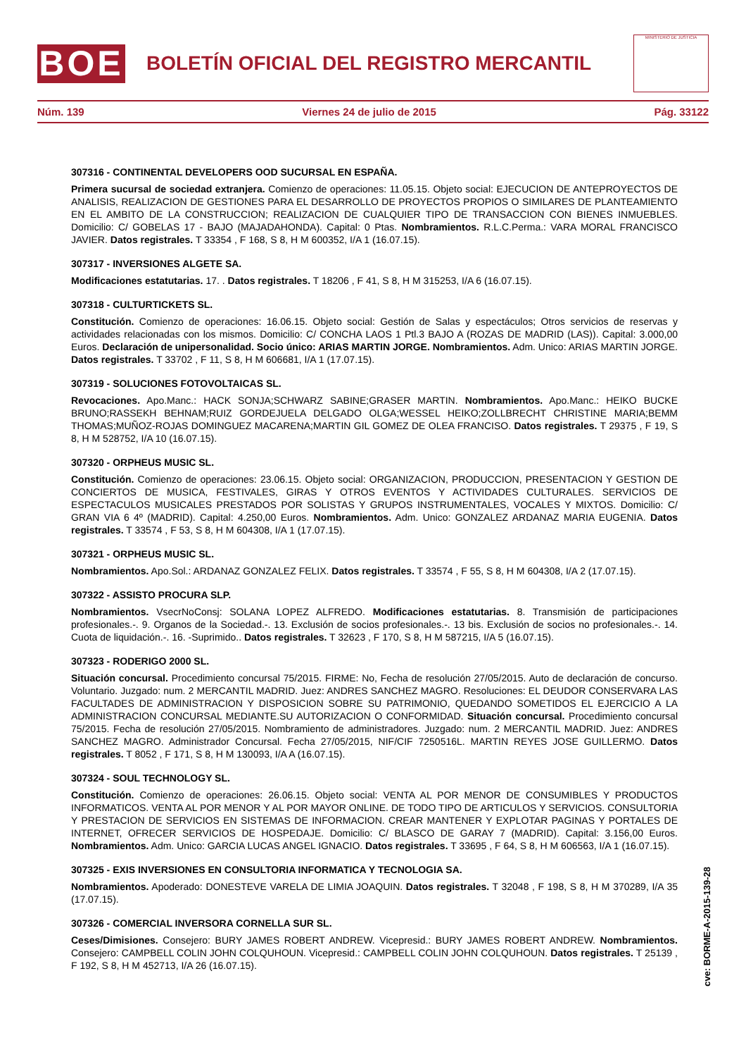BOE
BOLETÍN OFICIAL DEL REGISTRO MERCANTIL
MINISTERIO DE JUSTICIA
Núm. 139 Viernes 24 de julio de 2015 Pág. 33122
307316 - CONTINENTAL DEVELOPERS OOD SUCURSAL EN ESPAÑA.
Primera sucursal de sociedad extranjera. Comienzo de operaciones: 11.05.15. Objeto social: EJECUCION DE ANTEPROYECTOS DE ANALISIS, REALIZACION DE GESTIONES PARA EL DESARROLLO DE PROYECTOS PROPIOS O SIMILARES DE PLANTEAMIENTO EN EL AMBITO DE LA CONSTRUCCION; REALIZACION DE CUALQUIER TIPO DE TRANSACCION CON BIENES INMUEBLES. Domicilio: C/ GOBELAS 17 - BAJO (MAJADAHONDA). Capital: 0 Ptas. Nombramientos. R.L.C.Perma.: VARA MORAL FRANCISCO JAVIER. Datos registrales. T 33354 , F 168, S 8, H M 600352, I/A 1 (16.07.15).
307317 - INVERSIONES ALGETE SA.
Modificaciones estatutarias. 17. . Datos registrales. T 18206 , F 41, S 8, H M 315253, I/A 6 (16.07.15).
307318 - CULTURTICKETS SL.
Constitución. Comienzo de operaciones: 16.06.15. Objeto social: Gestión de Salas y espectáculos; Otros servicios de reservas y actividades relacionadas con los mismos. Domicilio: C/ CONCHA LAOS 1 Ptl.3 BAJO A (ROZAS DE MADRID (LAS)). Capital: 3.000,00 Euros. Declaración de unipersonalidad. Socio único: ARIAS MARTIN JORGE. Nombramientos. Adm. Unico: ARIAS MARTIN JORGE. Datos registrales. T 33702 , F 11, S 8, H M 606681, I/A 1 (17.07.15).
307319 - SOLUCIONES FOTOVOLTAICAS SL.
Revocaciones. Apo.Manc.: HACK SONJA;SCHWARZ SABINE;GRASER MARTIN. Nombramientos. Apo.Manc.: HEIKO BUCKE BRUNO;RASSEKH BEHNAM;RUIZ GORDEJUELA DELGADO OLGA;WESSEL HEIKO;ZOLLBRECHT CHRISTINE MARIA;BEMM THOMAS;MUÑOZ-ROJAS DOMINGUEZ MACARENA;MARTIN GIL GOMEZ DE OLEA FRANCISO. Datos registrales. T 29375 , F 19, S 8, H M 528752, I/A 10 (16.07.15).
307320 - ORPHEUS MUSIC SL.
Constitución. Comienzo de operaciones: 23.06.15. Objeto social: ORGANIZACION, PRODUCCION, PRESENTACION Y GESTION DE CONCIERTOS DE MUSICA, FESTIVALES, GIRAS Y OTROS EVENTOS Y ACTIVIDADES CULTURALES. SERVICIOS DE ESPECTACULOS MUSICALES PRESTADOS POR SOLISTAS Y GRUPOS INSTRUMENTALES, VOCALES Y MIXTOS. Domicilio: C/ GRAN VIA 6 4º (MADRID). Capital: 4.250,00 Euros. Nombramientos. Adm. Unico: GONZALEZ ARDANAZ MARIA EUGENIA. Datos registrales. T 33574 , F 53, S 8, H M 604308, I/A 1 (17.07.15).
307321 - ORPHEUS MUSIC SL.
Nombramientos. Apo.Sol.: ARDANAZ GONZALEZ FELIX. Datos registrales. T 33574 , F 55, S 8, H M 604308, I/A 2 (17.07.15).
307322 - ASSISTO PROCURA SLP.
Nombramientos. VsecrNoConsj: SOLANA LOPEZ ALFREDO. Modificaciones estatutarias. 8. Transmisión de participaciones profesionales.-. 9. Organos de la Sociedad.-. 13. Exclusión de socios profesionales.-. 13 bis. Exclusión de socios no profesionales.-. 14. Cuota de liquidación.-. 16. -Suprimido.. Datos registrales. T 32623 , F 170, S 8, H M 587215, I/A 5 (16.07.15).
307323 - RODERIGO 2000 SL.
Situación concursal. Procedimiento concursal 75/2015. FIRME: No, Fecha de resolución 27/05/2015. Auto de declaración de concurso. Voluntario. Juzgado: num. 2 MERCANTIL MADRID. Juez: ANDRES SANCHEZ MAGRO. Resoluciones: EL DEUDOR CONSERVARA LAS FACULTADES DE ADMINISTRACION Y DISPOSICION SOBRE SU PATRIMONIO, QUEDANDO SOMETIDOS EL EJERCICIO A LA ADMINISTRACION CONCURSAL MEDIANTE.SU AUTORIZACION O CONFORMIDAD. Situación concursal. Procedimiento concursal 75/2015. Fecha de resolución 27/05/2015. Nombramiento de administradores. Juzgado: num. 2 MERCANTIL MADRID. Juez: ANDRES SANCHEZ MAGRO. Administrador Concursal. Fecha 27/05/2015, NIF/CIF 7250516L. MARTIN REYES JOSE GUILLERMO. Datos registrales. T 8052 , F 171, S 8, H M 130093, I/A A (16.07.15).
307324 - SOUL TECHNOLOGY SL.
Constitución. Comienzo de operaciones: 26.06.15. Objeto social: VENTA AL POR MENOR DE CONSUMIBLES Y PRODUCTOS INFORMATICOS. VENTA AL POR MENOR Y AL POR MAYOR ONLINE. DE TODO TIPO DE ARTICULOS Y SERVICIOS. CONSULTORIA Y PRESTACION DE SERVICIOS EN SISTEMAS DE INFORMACION. CREAR MANTENER Y EXPLOTAR PAGINAS Y PORTALES DE INTERNET, OFRECER SERVICIOS DE HOSPEDAJE. Domicilio: C/ BLASCO DE GARAY 7 (MADRID). Capital: 3.156,00 Euros. Nombramientos. Adm. Unico: GARCIA LUCAS ANGEL IGNACIO. Datos registrales. T 33695 , F 64, S 8, H M 606563, I/A 1 (16.07.15).
307325 - EXIS INVERSIONES EN CONSULTORIA INFORMATICA Y TECNOLOGIA SA.
Nombramientos. Apoderado: DONESTEVE VARELA DE LIMIA JOAQUIN. Datos registrales. T 32048 , F 198, S 8, H M 370289, I/A 35 (17.07.15).
307326 - COMERCIAL INVERSORA CORNELLA SUR SL.
Ceses/Dimisiones. Consejero: BURY JAMES ROBERT ANDREW. Vicepresid.: BURY JAMES ROBERT ANDREW. Nombramientos. Consejero: CAMPBELL COLIN JOHN COLQUHOUN. Vicepresid.: CAMPBELL COLIN JOHN COLQUHOUN. Datos registrales. T 25139 , F 192, S 8, H M 452713, I/A 26 (16.07.15).
cve: BORME-A-2015-139-28